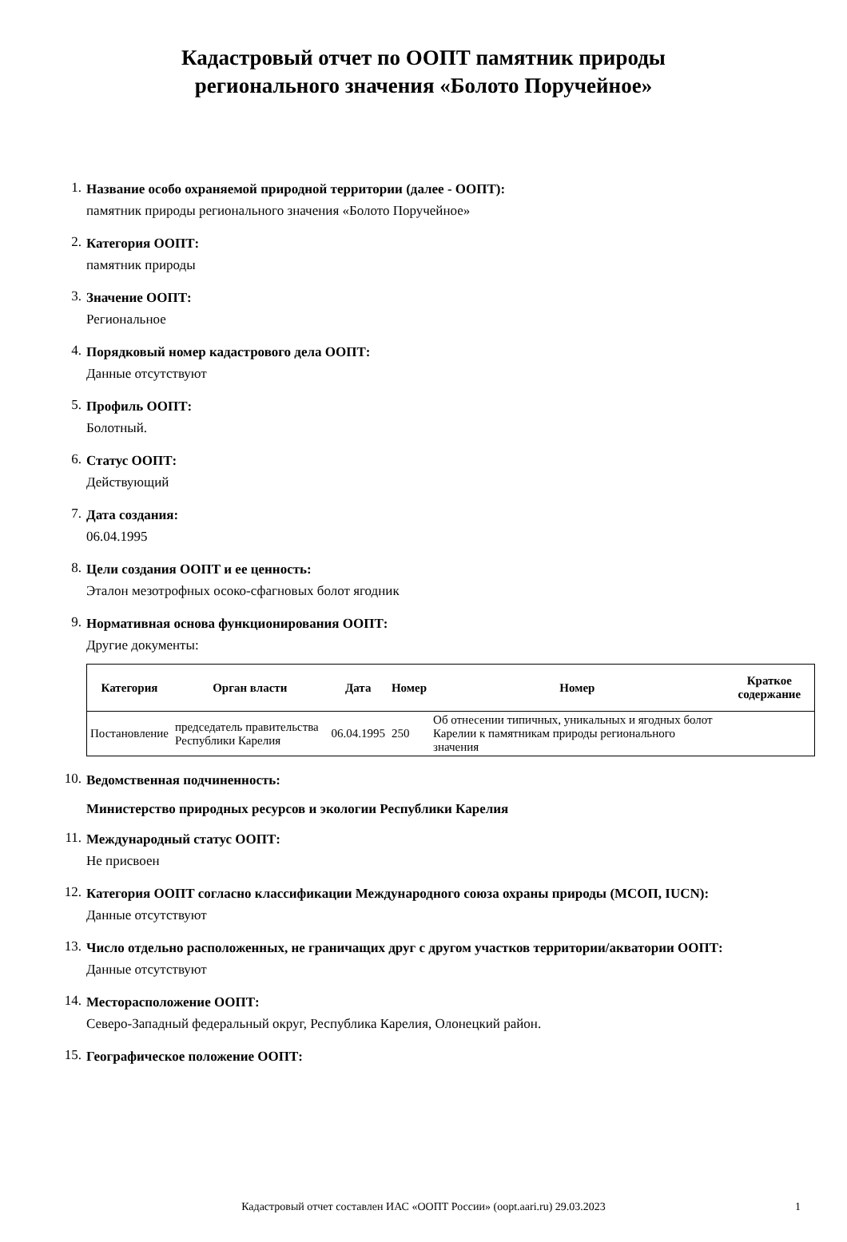Кадастровый отчет по ООПТ памятник природы
регионального значения «Болото Поручейное»
1.
Название особо охраняемой природной территории (далее - ООПТ):
памятник природы регионального значения «Болото Поручейное»
2.
Категория ООПТ:
памятник природы
3.
Значение ООПТ:
Региональное
4.
Порядковый номер кадастрового дела ООПТ:
Данные отсутствуют
5.
Профиль ООПТ:
Болотный.
6.
Статус ООПТ:
Действующий
7.
Дата создания:
06.04.1995
8.
Цели создания ООПТ и ее ценность:
Эталон мезотрофных осоко-сфагновых болот ягодник
9.
Нормативная основа функционирования ООПТ:
Другие документы:
| Категория | Орган власти | Дата | Номер | Номер | Краткое содержание |
| --- | --- | --- | --- | --- | --- |
| Постановление | председатель правительства Республики Карелия | 06.04.1995 | 250 | Об отнесении типичных, уникальных и ягодных болот Карелии к памятникам природы регионального значения | |
10.
Ведомственная подчиненность:
Министерство природных ресурсов и экологии Республики Карелия
11.
Международный статус ООПТ:
Не присвоен
12.
Категория ООПТ согласно классификации Международного союза охраны природы (МСОП, IUCN):
Данные отсутствуют
13.
Число отдельно расположенных, не граничащих друг с другом участков территории/акватории ООПТ:
Данные отсутствуют
14.
Месторасположение ООПТ:
Северо-Западный федеральный округ, Республика Карелия, Олонецкий район.
15.
Географическое положение ООПТ:
Кадастровый отчет составлен ИАС «ООПТ России» (oopt.aari.ru) 29.03.2023 1